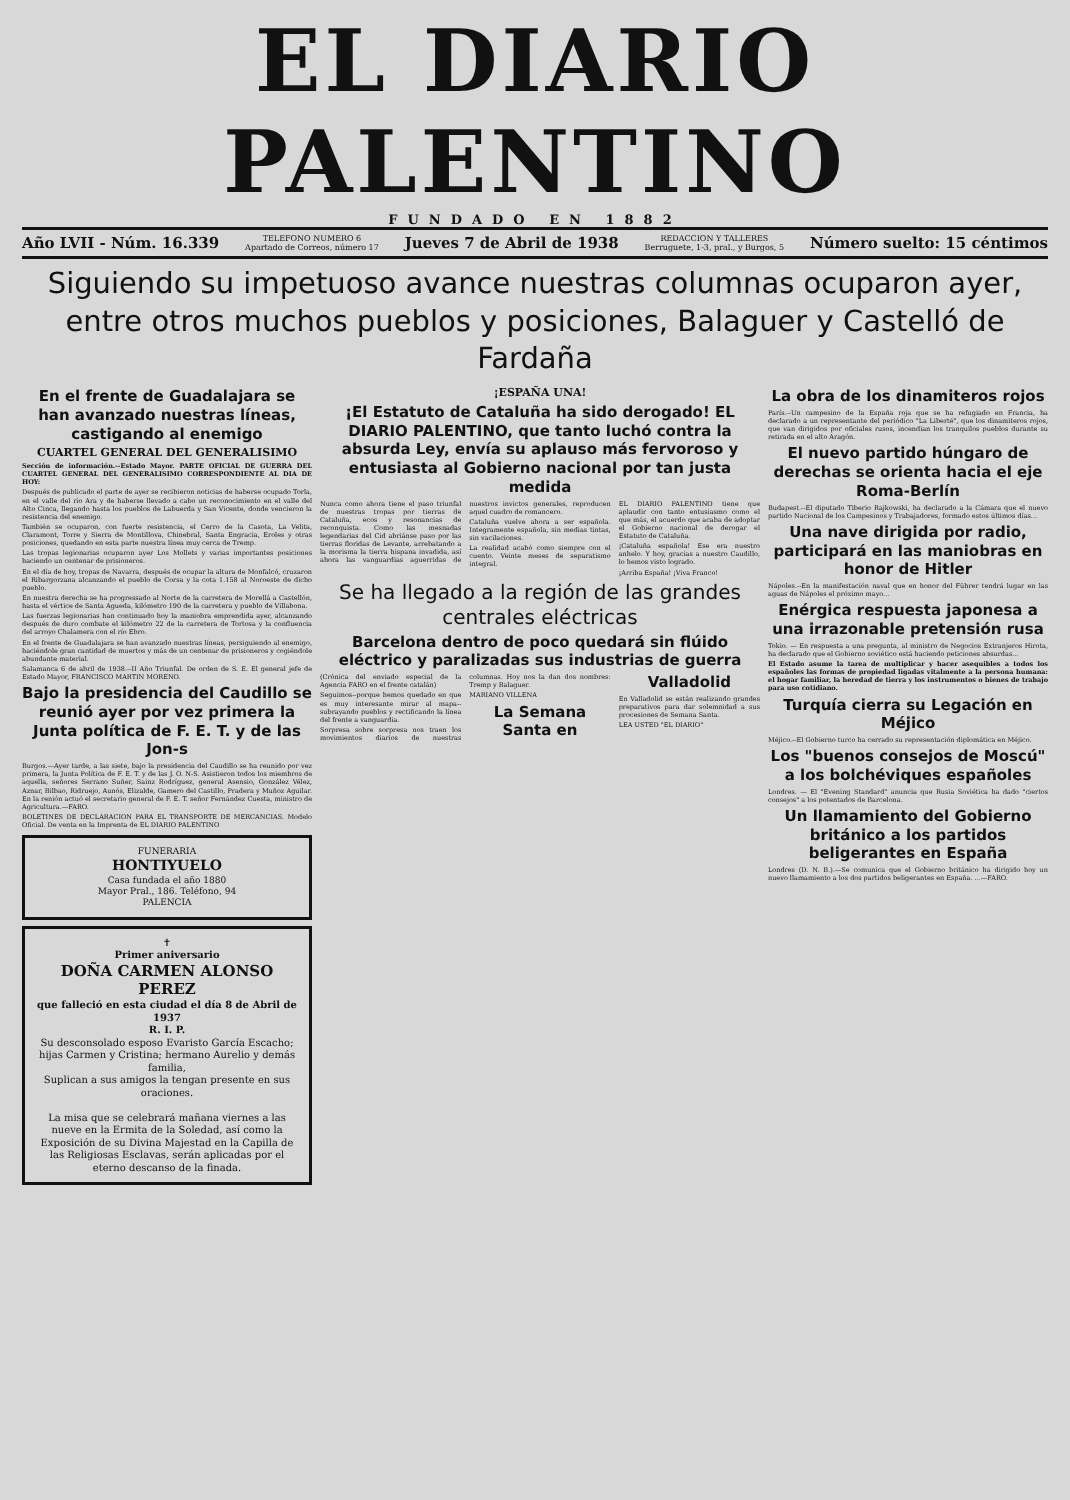EL DIARIO PALENTINO
FUNDADO EN 1882
Año LVII - Núm. 16.339 TELEFONO NUMERO 6
Apartado de Correos, número 17 Jueves 7 de Abril de 1938 REDACCION Y TALLERES
Berruguete, 1-3, pral., y Burgos, 5 Número suelto: 15 céntimos
Siguiendo su impetuoso avance nuestras columnas ocuparon ayer, entre otros muchos pueblos y posiciones, Balaguer y Castelló de Fardaña
En el frente de Guadalajara se han avanzado nuestras líneas, castigando al enemigo
CUARTEL GENERAL DEL GENERALISIMO
Sección de información.--Estado Mayor. PARTE OFICIAL DE GUERRA DEL CUARTEL GENERAL DEL GENERALISIMO CORRESPONDIENTE AL DIA DE HOY:
Después de publicado el parte de ayer se recibieron noticias de haberse ocupado Torla, en el valle del río Ara y de haberse llevado a cabo un reconocimiento en el valle del Alto Cinca, llegando hasta los pueblos de Labuerda y San Vicente, donde vencieron la resistencia del enemigo.
También se ocuparon, con fuerte resistencia, el Cerro de la Casota, La Velita, Claramont, Torre y Sierra de Montillova, Chinebral, Santa Engracia, Eroles y otras posiciones, quedando en esta parte nuestra línea muy cerca de Tremp.
Las tropas legionarias ocuparon ayer Los Mollets y varias importantes posiciones haciendo un centenar de prisioneros.
En el día de hoy, tropas de Navarra, después de ocupar la altura de Monfalcó, cruzaron el Ribargorzana alcanzando el pueblo de Corsa y la cota 1.158 al Noroeste de dicho pueblo.
En nuestra derecha se ha progressado al Norte de la carretera de Morellá a Castellón, hasta el vértice de Santa Agueda, kilómetro 190 de la carretera y pueblo de Villabona.
Las fuerzas legionarias han continuado hoy la maniobra emprendida ayer, alcanzando después de duro combate el kilómetro 22 de la carretera de Tortosa y la confluencia del arroyo Chalamera con el río Ebro.
En el frente de Guadalajara se han avanzado nuestras líneas, persiguiendo al enemigo, haciéndole gran cantidad de muertos y más de un centenar de prisioneros y cogiéndole abundante material.
Salamanca 6 de abril de 1938.--II Año Triunfal. De orden de S. E. El general jefe de Estado Mayor, FRANCISCO MARTIN MORENO.
Bajo la presidencia del Caudillo se reunió ayer por vez primera la Junta política de F. E. T. y de las Jon-s
Burgos.—Ayer tarde, a las siete, bajo la presidencia del Caudillo se ha reunido por vez primera, la Junta Política de F. E. T. y de las J. O. N-S. Asistieron todos los miembros de aquella, señores Serrano Suñer, Sainz Rodríguez, general Asensio, González Vélez, Aznar, Bilbao, Ridruejo, Aunós, Elizalde, Gamero del Castillo, Pradera y Muñoz Aguilar. En la renión actuó el secretario general de F. E. T. señor Fernández Cuesta, ministro de Agricultura.—FARO.
BOLETINES DE DECLARACION PARA EL TRANSPORTE DE MERCANCIAS. Modelo Oficial. De venta en la Imprenta de EL DIARIO PALENTINO
FUNERARIA
HONTIYUELO
Casa fundada el año 1880
Mayor Pral., 186. Teléfono, 94
PALENCIA
✝
Primer aniversario
DOÑA CARMEN ALONSO PEREZ
que falleció en esta ciudad el día 8 de Abril de 1937
R. I. P.
Su desconsolado esposo Evaristo García Escacho; hijas Carmen y Cristina; hermano Aurelio y demás familia,
Suplican a sus amigos la tengan presente en sus oraciones.
La misa que se celebrará mañana viernes a las nueve en la Ermita de la Soledad, así como la Exposición de su Divina Majestad en la Capilla de las Religiosas Esclavas, serán aplicadas por el eterno descanso de la finada.
¡ESPAÑA UNA!
¡El Estatuto de Cataluña ha sido derogado! EL DIARIO PALENTINO, que tanto luchó contra la absurda Ley, envía su aplauso más fervoroso y entusiasta al Gobierno nacional por tan justa medida
Nunca como ahora tiene el paso triunfal de nuestras tropas por tierras de Cataluña, ecos y resonancias de reconquista. Como las mesnadas legendarias del Cid abriánse paso por las tierras floridas de Levante, arrebatando a la morisma la tierra hispana invadida, así ahora las vanguardias aguerridas de nuestros invictos generales, reproducen aquel cuadro de romancero.
Cataluña vuelve ahora a ser española. Integramente española, sin medias tintas, sin vacilaciones.
La realidad acabó como siempre con el cuento. Veinte meses de separatismo integral.
EL DIARIO PALENTINO tiene que aplaudir con tanto entusiasmo como el que más, el acuerdo que acaba de adoptar el Gobierno nacional de derogar el Estatuto de Cataluña.
¡Cataluña española! Ese era nuestro anhelo. Y hoy, gracias a nuestro Caudillo, lo hemos visto logrado.
¡Arriba España! ¡Viva Franco!
Se ha llegado a la región de las grandes centrales eléctricas
Barcelona dentro de poco quedará sin flúido eléctrico y paralizadas sus industrias de guerra
(Crónica del enviado especial de la Agencia FARO en el frente catalán)
Seguimos--porque hemos quedado en que es muy interesante mirar al mapa--subrayando pueblos y rectificando la línea del frente a vanguardia.
Sorpresa sobre sorpresa nos traen los movimientos diarios de nuestras columnas. Hoy nos la dan dos nombres: Tremp y Balaguer.
MARIANO VILLENA
La Semana Santa en Valladolid
En Valladolid se están realizando grandes preparativos para dar solemnidad a sus procesiones de Semana Santa.
LEA USTED "EL DIARIO"
La obra de los dinamiteros rojos
París.--Un campesino de la España roja que se ha refugiado en Francia, ha declarado a un representante del periódico "La Liberté", que los dinamiteros rojos, que van dirigidos por oficiales rusos, incendian los tranquilos pueblos durante su retirada en el alto Aragón.
El nuevo partido húngaro de derechas se orienta hacia el eje Roma-Berlín
Budapest.--El diputado Tiberio Rajkowski, ha declarado a la Cámara que el nuevo partido Nacional de los Campesinos y Trabajadores, formado estos últimos días...
Una nave dirigida por radio, participará en las maniobras en honor de Hitler
Nápoles.--En la manifestación naval que en honor del Führer tendrá lugar en las aguas de Nápoles el próximo mayo...
Enérgica respuesta japonesa a una irrazonable pretensión rusa
Tokio. — En respuesta a una pregunta, al ministro de Negocios Extranjeros Hirota, ha declarado que el Gobierno soviético está haciendo peticiones absurdas...
El Estado asume la tarea de multiplicar y hacer asequibles a todos los españoles las formas de propiedad ligadas vitalmente a la persona humana: el hogar familiar, la heredad de tierra y los instrumentos o bienes de trabajo para uso cotidiano.
Turquía cierra su Legación en Méjico
Méjico.--El Gobierno turco ha cerrado su representación diplomática en Méjico.
Los "buenos consejos de Moscú" a los bolchéviques españoles
Londres. — El "Evening Standard" anuncia que Rusia Soviética ha dado "ciertos consejos" a los potentados de Barcelona.
Un llamamiento del Gobierno británico a los partidos beligerantes en España
Londres (D. N. B.).—Se comunica que el Gobierno británico ha dirigido hoy un nuevo llamamiento a los dos partidos beligerantes en España. ...—FARO.